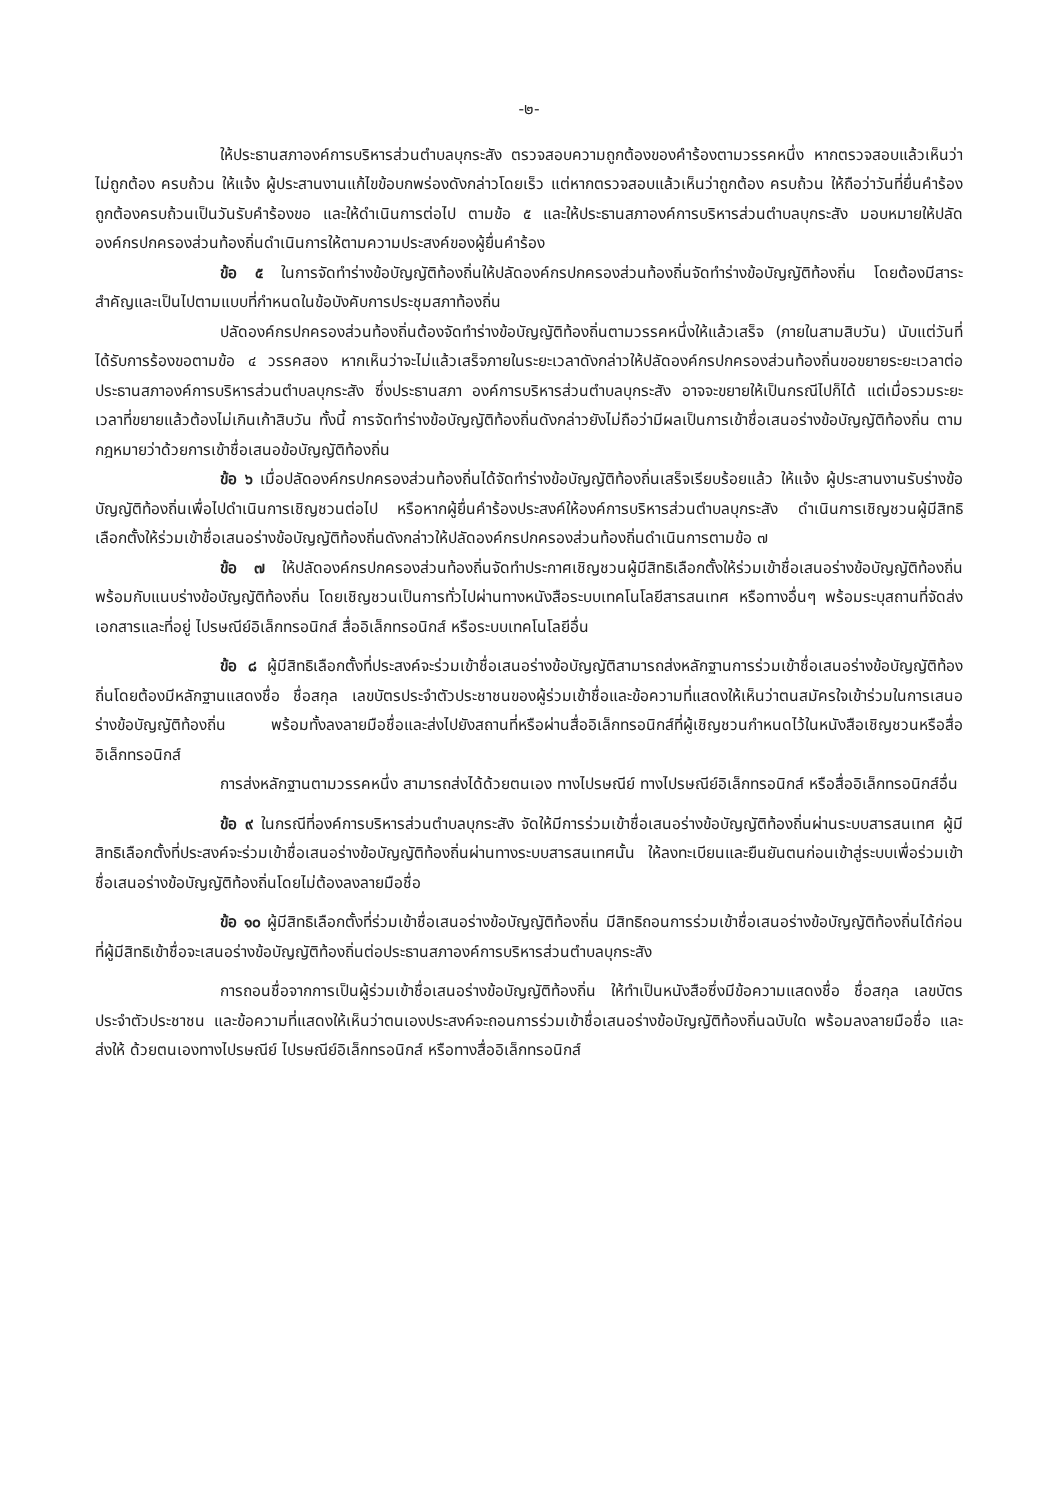-๒-
ให้ประธานสภาองค์การบริหารส่วนตำบลบุกระสัง ตรวจสอบความถูกต้องของคำร้องตามวรรคหนึ่ง หากตรวจสอบแล้วเห็นว่าไม่ถูกต้อง ครบถ้วน ให้แจ้ง ผู้ประสานงานแก้ไขข้อบกพร่องดังกล่าวโดยเร็ว แต่หากตรวจสอบแล้วเห็นว่าถูกต้อง ครบถ้วน ให้ถือว่าวันที่ยื่นคำร้องถูกต้องครบถ้วนเป็นวันรับคำร้องขอ และให้ดำเนินการต่อไป ตามข้อ ๕ และให้ประธานสภาองค์การบริหารส่วนตำบลบุกระสัง มอบหมายให้ปลัดองค์กรปกครองส่วนท้องถิ่นดำเนินการให้ตามความประสงค์ของผู้ยื่นคำร้อง
ข้อ ๕ ในการจัดทำร่างข้อบัญญัติท้องถิ่นให้ปลัดองค์กรปกครองส่วนท้องถิ่นจัดทำร่างข้อบัญญัติท้องถิ่น โดยต้องมีสาระสำคัญและเป็นไปตามแบบที่กำหนดในข้อบังคับการประชุมสภาท้องถิ่น
ปลัดองค์กรปกครองส่วนท้องถิ่นต้องจัดทำร่างข้อบัญญัติท้องถิ่นตามวรรคหนึ่งให้แล้วเสร็จ (ภายในสามสิบวัน) นับแต่วันที่ได้รับการร้องขอตามข้อ ๔ วรรคสอง หากเห็นว่าจะไม่แล้วเสร็จภายในระยะเวลาดังกล่าวให้ปลัดองค์กรปกครองส่วนท้องถิ่นขอขยายระยะเวลาต่อประธานสภาองค์การบริหารส่วนตำบลบุกระสัง ซึ่งประธานสภา องค์การบริหารส่วนตำบลบุกระสัง อาจจะขยายให้เป็นกรณีไปก็ได้ แต่เมื่อรวมระยะเวลาที่ขยายแล้วต้องไม่เกินเก้าสิบวัน ทั้งนี้ การจัดทำร่างข้อบัญญัติท้องถิ่นดังกล่าวยังไม่ถือว่ามีผลเป็นการเข้าชื่อเสนอร่างข้อบัญญัติท้องถิ่น ตามกฎหมายว่าด้วยการเข้าชื่อเสนอข้อบัญญัติท้องถิ่น
ข้อ ๖ เมื่อปลัดองค์กรปกครองส่วนท้องถิ่นได้จัดทำร่างข้อบัญญัติท้องถิ่นเสร็จเรียบร้อยแล้ว ให้แจ้ง ผู้ประสานงานรับร่างข้อบัญญัติท้องถิ่นเพื่อไปดำเนินการเชิญชวนต่อไป หรือหากผู้ยื่นคำร้องประสงค์ให้องค์การบริหารส่วนตำบลบุกระสัง ดำเนินการเชิญชวนผู้มีสิทธิเลือกตั้งให้ร่วมเข้าชื่อเสนอร่างข้อบัญญัติท้องถิ่นดังกล่าวให้ปลัดองค์กรปกครองส่วนท้องถิ่นดำเนินการตามข้อ ๗
ข้อ ๗ ให้ปลัดองค์กรปกครองส่วนท้องถิ่นจัดทำประกาศเชิญชวนผู้มีสิทธิเลือกตั้งให้ร่วมเข้าชื่อเสนอร่างข้อบัญญัติท้องถิ่นพร้อมกับแนบร่างข้อบัญญัติท้องถิ่น โดยเชิญชวนเป็นการทั่วไปผ่านทางหนังสือระบบเทคโนโลยีสารสนเทศ หรือทางอื่นๆ พร้อมระบุสถานที่จัดส่งเอกสารและที่อยู่ ไปรษณีย์อิเล็กทรอนิกส์ สื่ออิเล็กทรอนิกส์ หรือระบบเทคโนโลยีอื่น
ข้อ ๘ ผู้มีสิทธิเลือกตั้งที่ประสงค์จะร่วมเข้าชื่อเสนอร่างข้อบัญญัติสามารถส่งหลักฐานการร่วมเข้าชื่อเสนอร่างข้อบัญญัติท้องถิ่นโดยต้องมีหลักฐานแสดงชื่อ ชื่อสกุล เลขบัตรประจำตัวประชาชนของผู้ร่วมเข้าชื่อและข้อความที่แสดงให้เห็นว่าตนสมัครใจเข้าร่วมในการเสนอร่างข้อบัญญัติท้องถิ่น พร้อมทั้งลงลายมือชื่อและส่งไปยังสถานที่หรือผ่านสื่ออิเล็กทรอนิกส์ที่ผู้เชิญชวนกำหนดไว้ในหนังสือเชิญชวนหรือสื่ออิเล็กทรอนิกส์
การส่งหลักฐานตามวรรคหนึ่ง สามารถส่งได้ด้วยตนเอง ทางไปรษณีย์ ทางไปรษณีย์อิเล็กทรอนิกส์ หรือสื่ออิเล็กทรอนิกส์อื่น
ข้อ ๙ ในกรณีที่องค์การบริหารส่วนตำบลบุกระสัง จัดให้มีการร่วมเข้าชื่อเสนอร่างข้อบัญญัติท้องถิ่นผ่านระบบสารสนเทศ ผู้มีสิทธิเลือกตั้งที่ประสงค์จะร่วมเข้าชื่อเสนอร่างข้อบัญญัติท้องถิ่นผ่านทางระบบสารสนเทศนั้น ให้ลงทะเบียนและยืนยันตนก่อนเข้าสู่ระบบเพื่อร่วมเข้าชื่อเสนอร่างข้อบัญญัติท้องถิ่นโดยไม่ต้องลงลายมือชื่อ
ข้อ ๑๐ ผู้มีสิทธิเลือกตั้งที่ร่วมเข้าชื่อเสนอร่างข้อบัญญัติท้องถิ่น มีสิทธิถอนการร่วมเข้าชื่อเสนอร่างข้อบัญญัติท้องถิ่นได้ก่อนที่ผู้มีสิทธิเข้าชื่อจะเสนอร่างข้อบัญญัติท้องถิ่นต่อประธานสภาองค์การบริหารส่วนตำบลบุกระสัง
การถอนชื่อจากการเป็นผู้ร่วมเข้าชื่อเสนอร่างข้อบัญญัติท้องถิ่น ให้ทำเป็นหนังสือซึ่งมีข้อความแสดงชื่อ ชื่อสกุล เลขบัตรประจำตัวประชาชน และข้อความที่แสดงให้เห็นว่าตนเองประสงค์จะถอนการร่วมเข้าชื่อเสนอร่างข้อบัญญัติท้องถิ่นฉบับใด พร้อมลงลายมือชื่อ และส่งให้ ด้วยตนเองทางไปรษณีย์ ไปรษณีย์อิเล็กทรอนิกส์ หรือทางสื่ออิเล็กทรอนิกส์